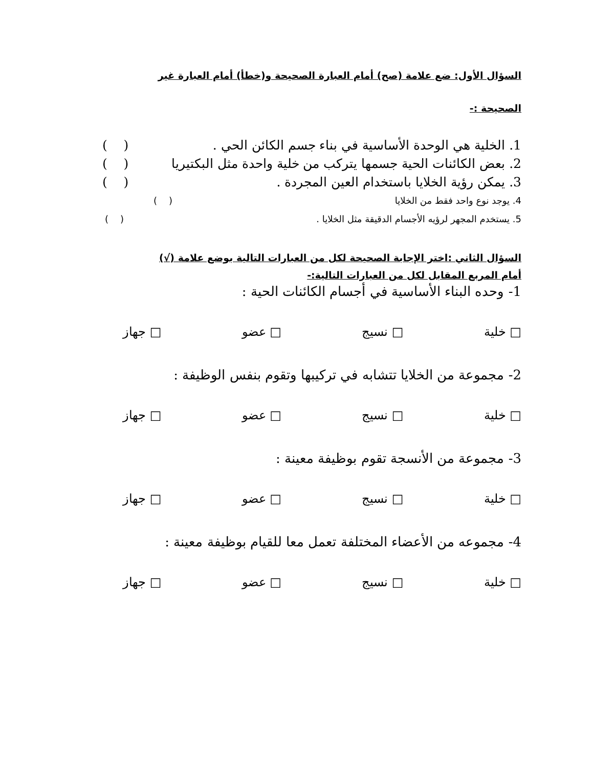السؤال الأول: ضع علامة (صح) أمام العبارة الصحيحة و(خطأ) أمام العبارة غير
الصحيحة :-
1. الخلية هي الوحدة الأساسية في بناء جسم الكائن الحي . ( )
2. بعض الكائنات الحية جسمها يتركب من خلية واحدة مثل البكتيريا ( )
3. يمكن رؤية الخلايا باستخدام العين المجردة . ( )
4. يوجد نوع واحد فقط من الخلايا ( )
5. يستخدم المجهر لرؤيه الأجسام الدقيقة مثل الخلايا . ( )
السؤال الثاني :اختر الإجابة الصحيحة لكل من العبارات التالية بوضع علامة (√)
أمام المربع المقابل لكل من العبارات التالية:-
1- وحده البناء الأساسية في أجسام الكائنات الحية :
□ خلية □ نسيج □ عضو □ جهاز
2- مجموعة من الخلايا تتشابه في تركيبها وتقوم بنفس الوظيفة :
□ خلية □ نسيج □ عضو □ جهاز
3- مجموعة من الأنسجة تقوم بوظيفة معينة :
□ خلية □ نسيج □ عضو □ جهاز
4- مجموعه من الأعضاء المختلفة تعمل معا للقيام بوظيفة معينة :
□ خلية □ نسيج □ عضو □ جهاز